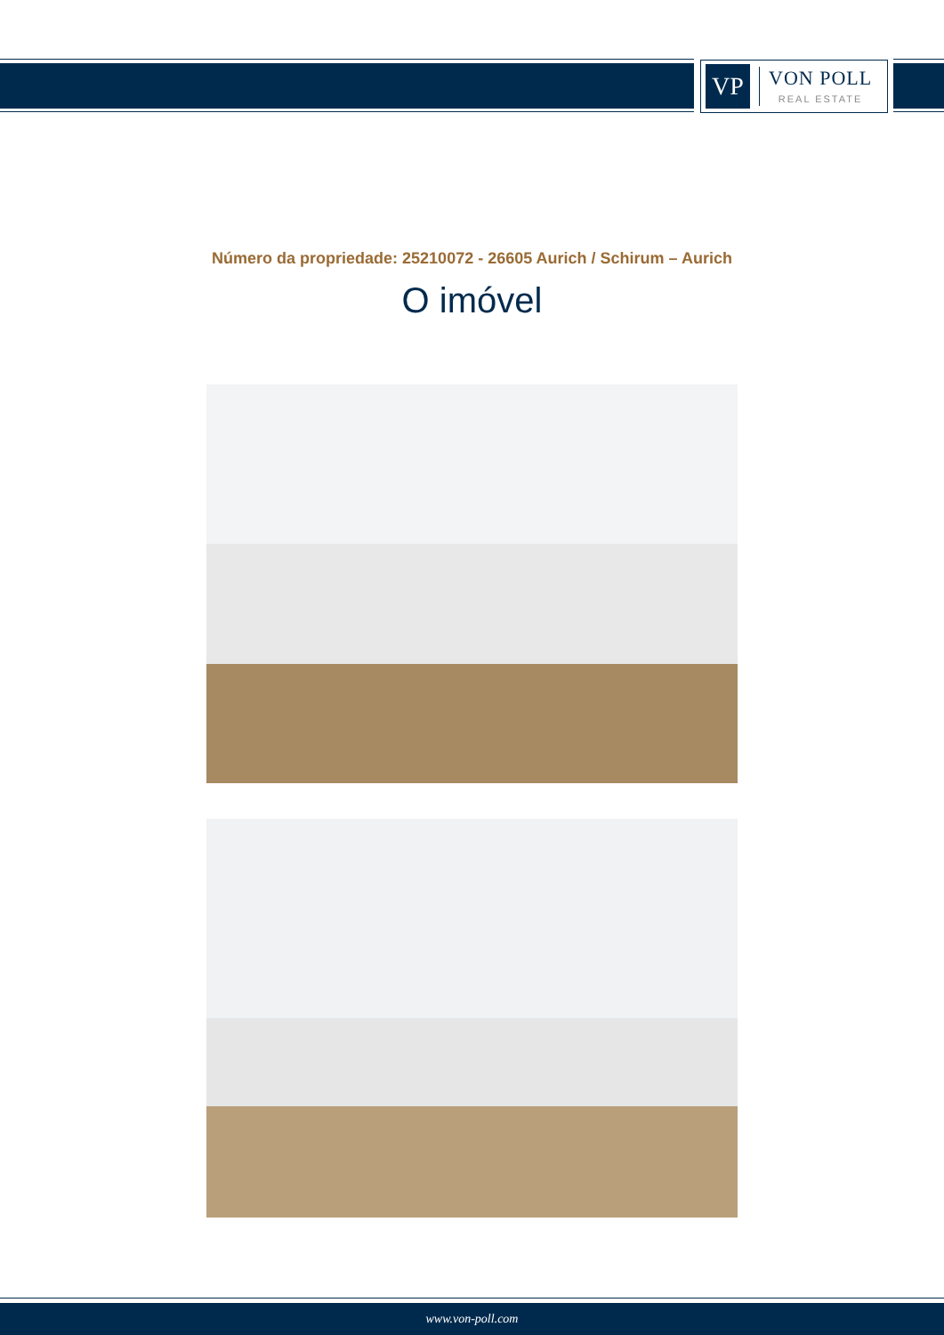VP
VON POLL
REAL ESTATE
Número da propriedade: 25210072 - 26605 Aurich / Schirum – Aurich
O imóvel
www.von-poll.com